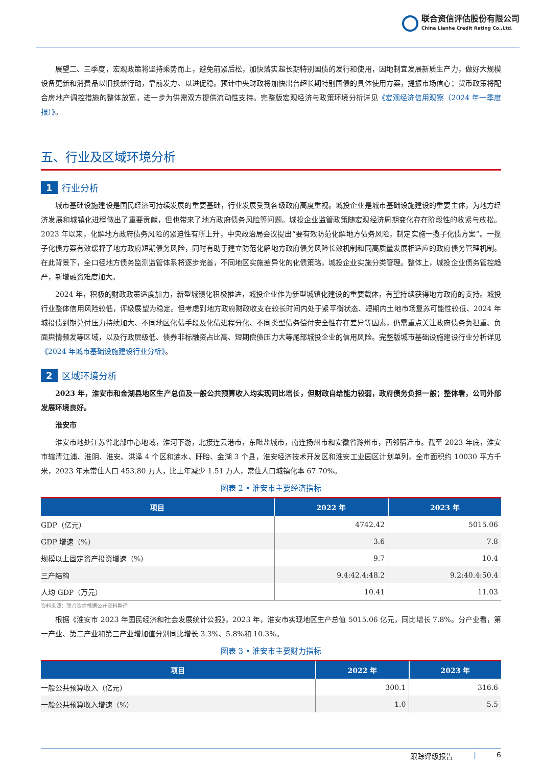联合资信评估股份有限公司
China Lianhe Credit Rating Co.,Ltd.
展望二、三季度，宏观政策将坚持乘势而上，避免前紧后松，加快落实超长期特别国债的发行和使用，因地制宜发展新质生产力，做好大规模设备更新和消费品以旧换新行动，靠前发力、以进促稳。预计中央财政将加快出台超长期特别国债的具体使用方案，提振市场信心；货币政策将配合房地产调控措施的整体放宽，进一步为供需双方提供流动性支持。完整版宏观经济与政策环境分析详见《宏观经济信用观察（2024 年一季度报）》。
五、行业及区域环境分析
1 行业分析
城市基础设施建设是国民经济可持续发展的重要基础，行业发展受到各级政府高度重视。城投企业是城市基础设施建设的重要主体，为地方经济发展和城镇化进程做出了重要贡献，但也带来了地方政府债务风险等问题。城投企业监管政策随宏观经济周期变化存在阶段性的收紧与放松。2023 年以来，化解地方政府债务风险的紧迫性有所上升，中央政治局会议提出“要有效防范化解地方债务风险，制定实施一揽子化债方案”。一揽子化债方案有效缓释了地方政府短期债务风险，同时有助于建立防范化解地方政府债务风险长效机制和同高质量发展相适应的政府债务管理机制。在此背景下，全口径地方债务监测监管体系将逐步完善，不同地区实施差异化的化债策略，城投企业实施分类管理。整体上，城投企业债务管控趋严，新增融资难度加大。
2024 年，积极的财政政策适度加力，新型城镇化积极推进，城投企业作为新型城镇化建设的重要载体，有望持续获得地方政府的支持。城投行业整体信用风险较低，评级展望为稳定。但考虑到地方政府财政收支在较长时间内处于紧平衡状态、短期内土地市场复苏可能性较低、2024 年城投债到期兑付压力持续加大、不同地区化债手段及化债进程分化、不同类型债务偿付安全性存在差异等因素，仍需重点关注政府债务负担重、负面舆情频发等区域，以及行政层级低、债券非标融资占比高、短期偿债压力大等尾部城投企业的信用风险。完整版城市基础设施建设行业分析详见《2024 年城市基础设施建设行业分析》。
2 区域环境分析
2023 年，淮安市和金湖县地区生产总值及一般公共预算收入均实现同比增长，但财政自给能力较弱，政府债务负担一般；整体看，公司外部发展环境良好。
淮安市
淮安市地处江苏省北部中心地域，淮河下游，北接连云港市，东毗盐城市，南连扬州市和安徽省滁州市，西邻宿迁市。截至 2023 年底，淮安市辖清江浦、淮阴、淮安、洪泽 4 个区和涟水、盱眙、金湖 3 个县，淮安经济技术开发区和淮安工业园区计划单列，全市面积约 10030 平方千米，2023 年末常住人口 453.80 万人，比上年减少 1.51 万人，常住人口城镇化率 67.70%。
图表 2 • 淮安市主要经济指标
| 项目 | 2022 年 | 2023 年 |
| --- | --- | --- |
| GDP（亿元） | 4742.42 | 5015.06 |
| GDP 增速（%） | 3.6 | 7.8 |
| 规模以上固定资产投资增速（%） | 9.7 | 10.4 |
| 三产结构 | 9.4:42.4:48.2 | 9.2:40.4:50.4 |
| 人均 GDP（万元） | 10.41 | 11.03 |
资料来源：联合资信根据公开资料整理
根据《淮安市 2023 年国民经济和社会发展统计公报》，2023 年，淮安市实现地区生产总值 5015.06 亿元，同比增长 7.8%。分产业看，第一产业、第二产业和第三产业增加值分别同比增长 3.3%、5.8%和 10.3%。
图表 3 • 淮安市主要财力指标
| 项目 | 2022 年 | 2023 年 |
| --- | --- | --- |
| 一般公共预算收入（亿元） | 300.1 | 316.6 |
| 一般公共预算收入增速（%） | 1.0 | 5.5 |
跟踪评级报告 | 6